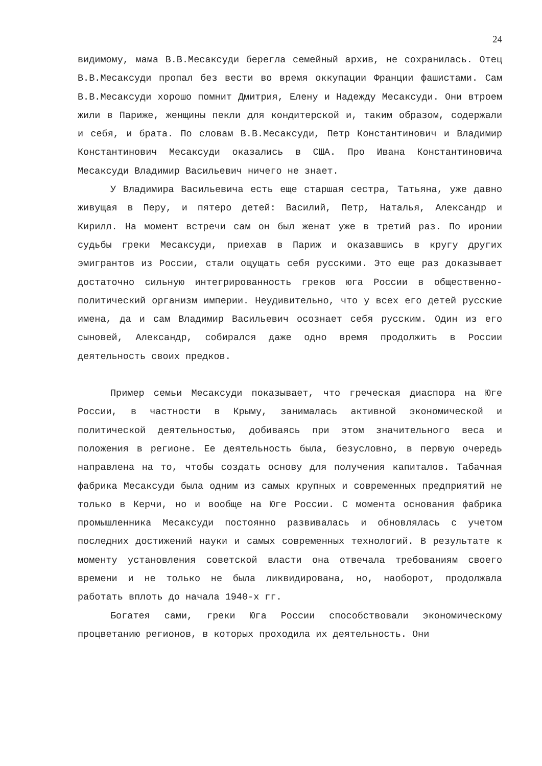24
видимому, мама В.В.Месаксуди берегла семейный архив, не сохранилась. Отец В.В.Месаксуди пропал без вести во время оккупации Франции фашистами. Сам В.В.Месаксуди хорошо помнит Дмитрия, Елену и Надежду Месаксуди. Они втроем жили в Париже, женщины пекли для кондитерской и, таким образом, содержали и себя, и брата. По словам В.В.Месаксуди, Петр Константинович и Владимир Константинович Месаксуди оказались в США. Про Ивана Константиновича Месаксуди Владимир Васильевич ничего не знает.
У Владимира Васильевича есть еще старшая сестра, Татьяна, уже давно живущая в Перу, и пятеро детей: Василий, Петр, Наталья, Александр и Кирилл. На момент встречи сам он был женат уже в третий раз. По иронии судьбы греки Месаксуди, приехав в Париж и оказавшись в кругу других эмигрантов из России, стали ощущать себя русскими. Это еще раз доказывает достаточно сильную интегрированность греков юга России в общественно-политический организм империи. Неудивительно, что у всех его детей русские имена, да и сам Владимир Васильевич осознает себя русским. Один из его сыновей, Александр, собирался даже одно время продолжить в России деятельность своих предков.
Пример семьи Месаксуди показывает, что греческая диаспора на Юге России, в частности в Крыму, занималась активной экономической и политической деятельностью, добиваясь при этом значительного веса и положения в регионе. Ее деятельность была, безусловно, в первую очередь направлена на то, чтобы создать основу для получения капиталов. Табачная фабрика Месаксуди была одним из самых крупных и современных предприятий не только в Керчи, но и вообще на Юге России. С момента основания фабрика промышленника Месаксуди постоянно развивалась и обновлялась с учетом последних достижений науки и самых современных технологий. В результате к моменту установления советской власти она отвечала требованиям своего времени и не только не была ликвидирована, но, наоборот, продолжала работать вплоть до начала 1940-х гг.
Богатея сами, греки Юга России способствовали экономическому процветанию регионов, в которых проходила их деятельность. Они